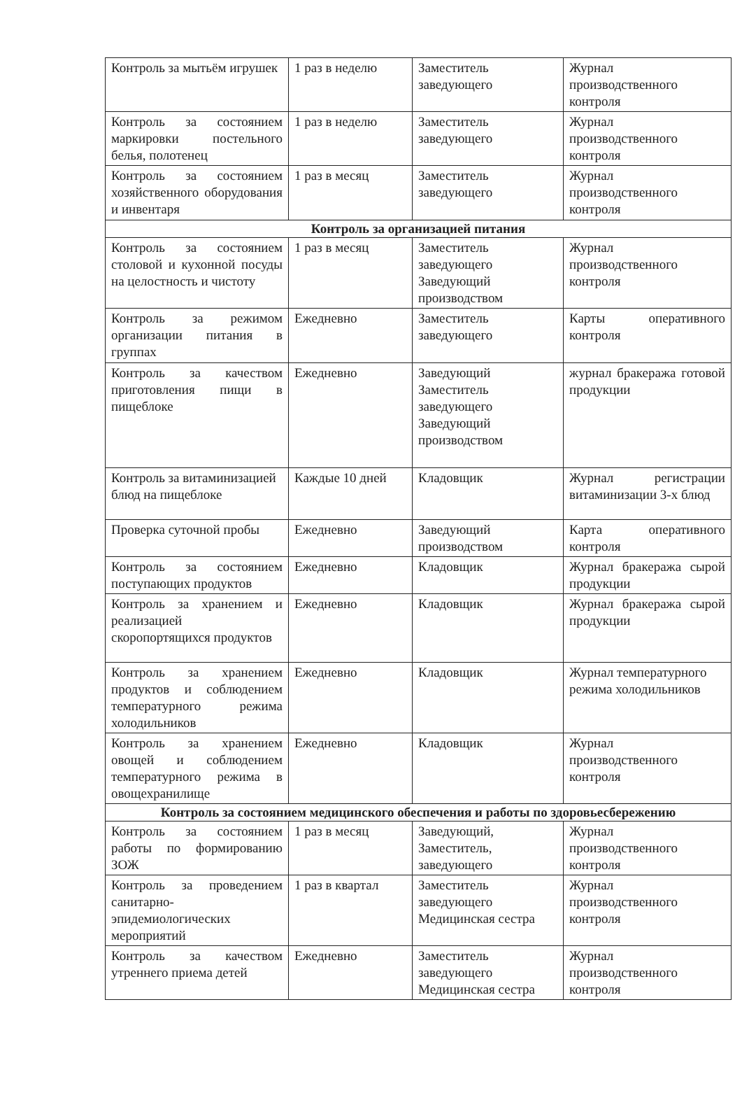| Контроль за мытьём игрушек | 1 раз в неделю | Заместитель заведующего | Журнал производственного контроля |
| Контроль за состоянием маркировки постельного белья, полотенец | 1 раз в неделю | Заместитель заведующего | Журнал производственного контроля |
| Контроль за состоянием хозяйственного оборудования и инвентаря | 1 раз в месяц | Заместитель заведующего | Журнал производственного контроля |
| Контроль за организацией питания | | | |
| Контроль за состоянием столовой и кухонной посуды на целостность и чистоту | 1 раз в месяц | Заместитель заведующего Заведующий производством | Журнал производственного контроля |
| Контроль за режимом организации питания в группах | Ежедневно | Заместитель заведующего | Карты оперативного контроля |
| Контроль за качеством приготовления пищи в пищеблоке | Ежедневно | Заведующий Заместитель заведующего Заведующий производством | журнал бракеража готовой продукции |
| Контроль за витаминизацией блюд на пищеблоке | Каждые 10 дней | Кладовщик | Журнал регистрации витаминизации 3-х блюд |
| Проверка суточной пробы | Ежедневно | Заведующий производством | Карта оперативного контроля |
| Контроль за состоянием поступающих продуктов | Ежедневно | Кладовщик | Журнал бракеража сырой продукции |
| Контроль за хранением и реализацией скоропортящихся продуктов | Ежедневно | Кладовщик | Журнал бракеража сырой продукции |
| Контроль за хранением продуктов и соблюдением температурного режима холодильников | Ежедневно | Кладовщик | Журнал температурного режима холодильников |
| Контроль за хранением овощей и соблюдением температурного режима в овощехранилище | Ежедневно | Кладовщик | Журнал производственного контроля |
| Контроль за состоянием медицинского обеспечения и работы по здоровьесбережению | | | |
| Контроль за состоянием работы по формированию ЗОЖ | 1 раз в месяц | Заведующий, Заместитель, заведующего | Журнал производственного контроля |
| Контроль за проведением санитарно-эпидемиологических мероприятий | 1 раз в квартал | Заместитель заведующего Медицинская сестра | Журнал производственного контроля |
| Контроль за качеством утреннего приема детей | Ежедневно | Заместитель заведующего Медицинская сестра | Журнал производственного контроля |